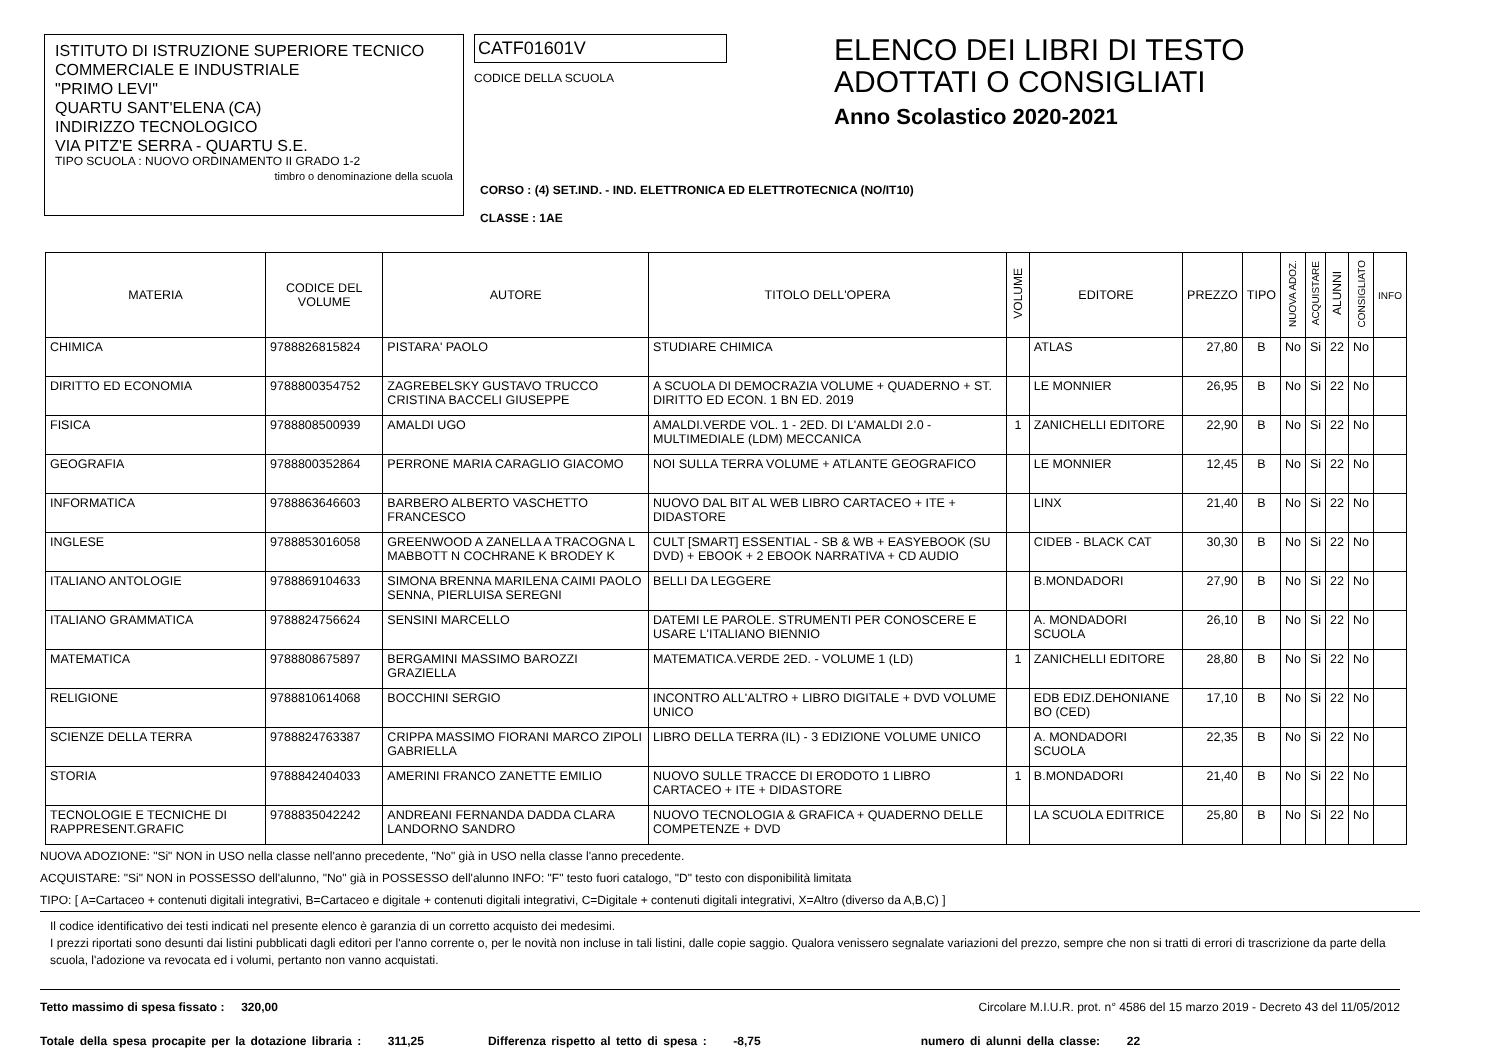ISTITUTO DI ISTRUZIONE SUPERIORE TECNICO
COMMERCIALE E INDUSTRIALE
"PRIMO LEVI"
QUARTU SANT'ELENA (CA)
INDIRIZZO TECNOLOGICO
VIA PITZ'E SERRA - QUARTU S.E.
TIPO SCUOLA : NUOVO ORDINAMENTO II GRADO 1-2
timbro o denominazione della scuola
CATF01601V
CODICE DELLA SCUOLA
ELENCO DEI LIBRI DI TESTO
ADOTTATI O CONSIGLIATI
Anno Scolastico 2020-2021
CORSO : (4) SET.IND. - IND. ELETTRONICA ED ELETTROTECNICA (NO/IT10)
CLASSE : 1AE
| MATERIA | CODICE DEL VOLUME | AUTORE | TITOLO DELL'OPERA | VOLUME | EDITORE | PREZZO | TIPO | NUOVA ADOZ. | ACQUISTARE | ALUNNI | CONSIGLIATO | INFO |
| --- | --- | --- | --- | --- | --- | --- | --- | --- | --- | --- | --- | --- |
| CHIMICA | 9788826815824 | PISTARA' PAOLO | STUDIARE CHIMICA | | ATLAS | 27,80 | B | No | Si | 22 | No | |
| DIRITTO ED ECONOMIA | 9788800354752 | ZAGREBELSKY GUSTAVO TRUCCO CRISTINA BACCELI GIUSEPPE | A SCUOLA DI DEMOCRAZIA VOLUME + QUADERNO + ST. DIRITTO ED ECON. 1 BN ED. 2019 | | LE MONNIER | 26,95 | B | No | Si | 22 | No | |
| FISICA | 9788808500939 | AMALDI UGO | AMALDI.VERDE VOL. 1 - 2ED. DI L'AMALDI 2.0 - MULTIMEDIALE (LDM) MECCANICA | 1 | ZANICHELLI EDITORE | 22,90 | B | No | Si | 22 | No | |
| GEOGRAFIA | 9788800352864 | PERRONE MARIA CARAGLIO GIACOMO | NOI SULLA TERRA VOLUME + ATLANTE GEOGRAFICO | | LE MONNIER | 12,45 | B | No | Si | 22 | No | |
| INFORMATICA | 9788863646603 | BARBERO ALBERTO VASCHETTO FRANCESCO | NUOVO DAL BIT AL WEB LIBRO CARTACEO + ITE + DIDASTORE | | LINX | 21,40 | B | No | Si | 22 | No | |
| INGLESE | 9788853016058 | GREENWOOD A ZANELLA A TRACOGNA L MABBOTT N COCHRANE K BRODEY K | CULT [SMART] ESSENTIAL - SB & WB + EASYEBOOK (SU DVD) + EBOOK + 2 EBOOK NARRATIVA + CD AUDIO | | CIDEB - BLACK CAT | 30,30 | B | No | Si | 22 | No | |
| ITALIANO ANTOLOGIE | 9788869104633 | SIMONA BRENNA MARILENA CAIMI PAOLO SENNA, PIERLUISA SEREGNI | BELLI DA LEGGERE | | B.MONDADORI | 27,90 | B | No | Si | 22 | No | |
| ITALIANO GRAMMATICA | 9788824756624 | SENSINI MARCELLO | DATEMI LE PAROLE. STRUMENTI PER CONOSCERE E USARE L'ITALIANO BIENNIO | | A. MONDADORI SCUOLA | 26,10 | B | No | Si | 22 | No | |
| MATEMATICA | 9788808675897 | BERGAMINI MASSIMO BAROZZI GRAZIELLA | MATEMATICA.VERDE 2ED. - VOLUME 1 (LD) | 1 | ZANICHELLI EDITORE | 28,80 | B | No | Si | 22 | No | |
| RELIGIONE | 9788810614068 | BOCCHINI SERGIO | INCONTRO ALL'ALTRO + LIBRO DIGITALE + DVD VOLUME UNICO | | EDB EDIZ.DEHONIANE BO (CED) | 17,10 | B | No | Si | 22 | No | |
| SCIENZE DELLA TERRA | 9788824763387 | CRIPPA MASSIMO FIORANI MARCO ZIPOLI GABRIELLA | LIBRO DELLA TERRA (IL) - 3 EDIZIONE VOLUME UNICO | | A. MONDADORI SCUOLA | 22,35 | B | No | Si | 22 | No | |
| STORIA | 9788842404033 | AMERINI FRANCO ZANETTE EMILIO | NUOVO SULLE TRACCE DI ERODOTO 1 LIBRO CARTACEO + ITE + DIDASTORE | 1 | B.MONDADORI | 21,40 | B | No | Si | 22 | No | |
| TECNOLOGIE E TECNICHE DI RAPPRESENT.GRAFIC | 9788835042242 | ANDREANI FERNANDA DADDA CLARA LANDORNO SANDRO | NUOVO TECNOLOGIA & GRAFICA + QUADERNO DELLE COMPETENZE + DVD | | LA SCUOLA EDITRICE | 25,80 | B | No | Si | 22 | No | |
NUOVA ADOZIONE: "Si" NON in USO nella classe nell'anno precedente, "No" già in USO nella classe l'anno precedente.
ACQUISTARE: "Si" NON in POSSESSO dell'alunno, "No" già in POSSESSO dell'alunno INFO: "F" testo fuori catalogo, "D" testo con disponibilità limitata
TIPO: [ A=Cartaceo + contenuti digitali integrativi, B=Cartaceo e digitale + contenuti digitali integrativi, C=Digitale + contenuti digitali integrativi, X=Altro (diverso da A,B,C) ]
Il codice identificativo dei testi indicati nel presente elenco è garanzia di un corretto acquisto dei medesimi.
I prezzi riportati sono desunti dai listini pubblicati dagli editori per l'anno corrente o, per le novità non incluse in tali listini, dalle copie saggio. Qualora venissero segnalate variazioni del prezzo, sempre che non si tratti di errori di trascrizione da parte della scuola, l'adozione va revocata ed i volumi, pertanto non vanno acquistati.
Tetto massimo di spesa fissato : 320,00 Circolare M.I.U.R. prot. n° 4586 del 15 marzo 2019 - Decreto 43 del 11/05/2012
Totale della spesa procapite per la dotazione libraria : 311,25 Differenza rispetto al tetto di spesa : -8,75 numero di alunni della classe: 22